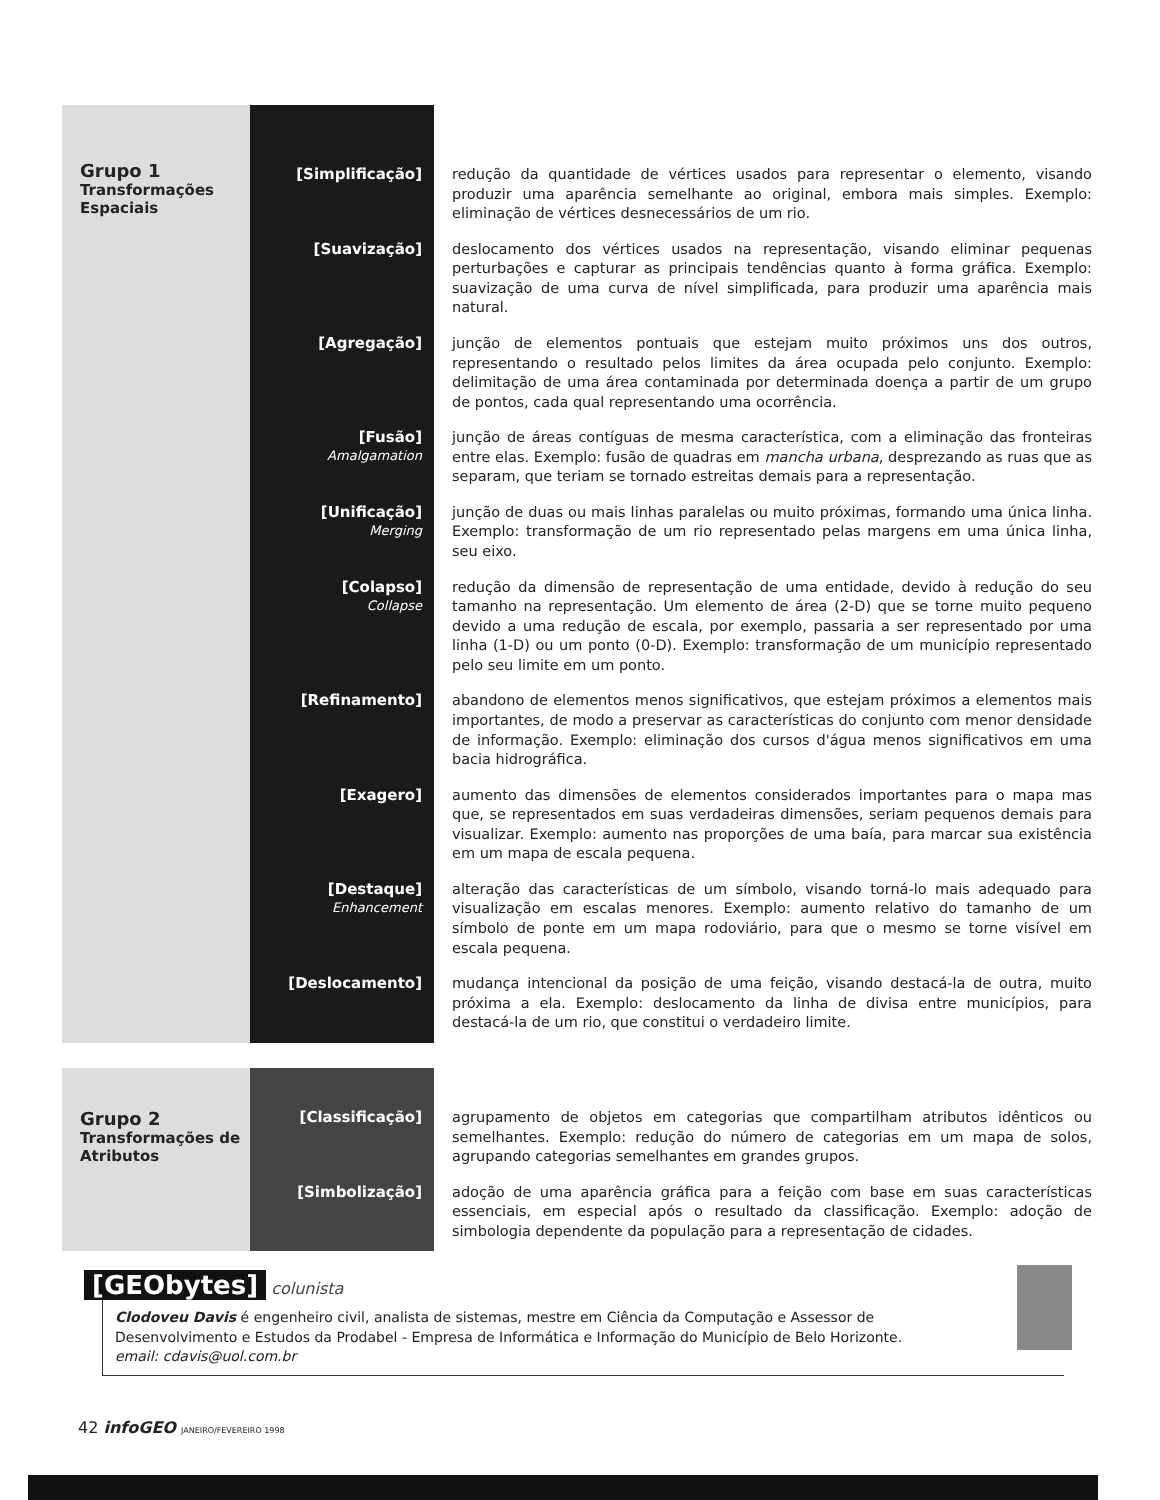| Grupo 1 Transformações Espaciais | [Simplificação] | redução da quantidade de vértices usados para representar o elemento, visando produzir uma aparência semelhante ao original, embora mais simples. Exemplo: eliminação de vértices desnecessários de um rio. |
| | [Suavização] | deslocamento dos vértices usados na representação, visando eliminar pequenas perturbações e capturar as principais tendências quanto à forma gráfica. Exemplo: suavização de uma curva de nível simplificada, para produzir uma aparência mais natural. |
| | [Agregação] | junção de elementos pontuais que estejam muito próximos uns dos outros, representando o resultado pelos limites da área ocupada pelo conjunto. Exemplo: delimitação de uma área contaminada por determinada doença a partir de um grupo de pontos, cada qual representando uma ocorrência. |
| | [Fusão] Amalgamation | junção de áreas contíguas de mesma característica, com a eliminação das fronteiras entre elas. Exemplo: fusão de quadras em mancha urbana , desprezando as ruas que as separam, que teriam se tornado estreitas demais para a representação. |
| | [Unificação] Merging | junção de duas ou mais linhas paralelas ou muito próximas, formando uma única linha. Exemplo: transformação de um rio representado pelas margens em uma única linha, seu eixo. |
| | [Colapso] Collapse | redução da dimensão de representação de uma entidade, devido à redução do seu tamanho na representação. Um elemento de área (2-D) que se torne muito pequeno devido a uma redução de escala, por exemplo, passaria a ser representado por uma linha (1-D) ou um ponto (0-D). Exemplo: transformação de um município representado pelo seu limite em um ponto. |
| | [Refinamento] | abandono de elementos menos significativos, que estejam próximos a elementos mais importantes, de modo a preservar as características do conjunto com menor densidade de informação. Exemplo: eliminação dos cursos d'água menos significativos em uma bacia hidrográfica. |
| | [Exagero] | aumento das dimensões de elementos considerados importantes para o mapa mas que, se representados em suas verdadeiras dimensões, seriam pequenos demais para visualizar. Exemplo: aumento nas proporções de uma baía, para marcar sua existência em um mapa de escala pequena. |
| | [Destaque] Enhancement | alteração das características de um símbolo, visando torná-lo mais adequado para visualização em escalas menores. Exemplo: aumento relativo do tamanho de um símbolo de ponte em um mapa rodoviário, para que o mesmo se torne visível em escala pequena. |
| | [Deslocamento] | mudança intencional da posição de uma feição, visando destacá-la de outra, muito próxima a ela. Exemplo: deslocamento da linha de divisa entre municípios, para destacá-la de um rio, que constitui o verdadeiro limite. |
| Grupo 2 Transformações de Atributos | [Classificação] | agrupamento de objetos em categorias que compartilham atributos idênticos ou semelhantes. Exemplo: redução do número de categorias em um mapa de solos, agrupando categorias semelhantes em grandes grupos. |
| | [Simbolização] | adoção de uma aparência gráfica para a feição com base em suas características essenciais, em especial após o resultado da classificação. Exemplo: adoção de simbologia dependente da população para a representação de cidades. |
[GEObytes]
colunista
Clodoveu Davis é engenheiro civil, analista de sistemas, mestre em Ciência da Computação e Assessor de Desenvolvimento e Estudos da Prodabel - Empresa de Informática e Informação do Município de Belo Horizonte.
email: cdavis@uol.com.br
42 infoGEO JANEIRO/FEVEREIRO 1998